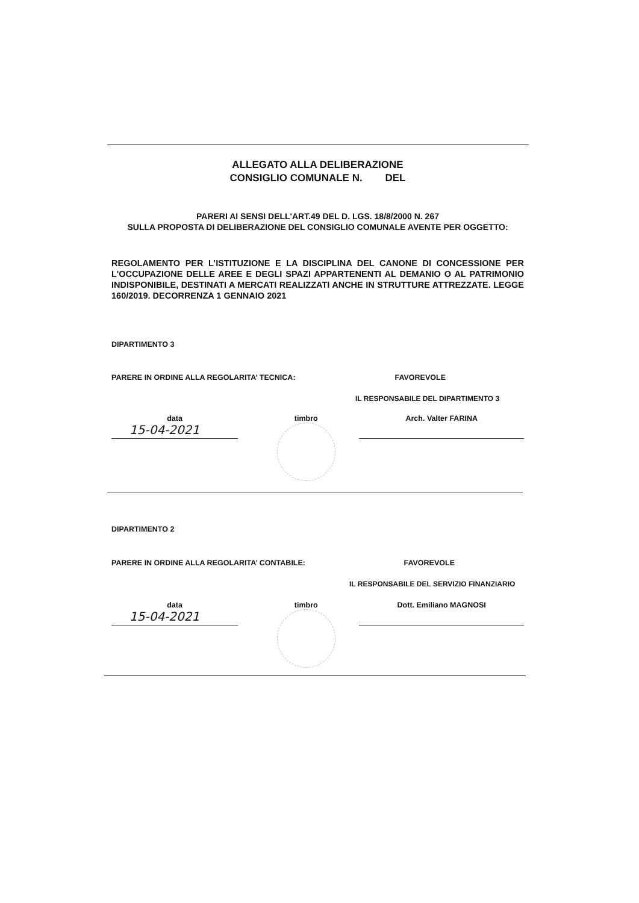ALLEGATO ALLA DELIBERAZIONE
CONSIGLIO COMUNALE N. DEL
PARERI AI SENSI DELL'ART.49 DEL D. LGS. 18/8/2000 N. 267
SULLA PROPOSTA DI DELIBERAZIONE DEL CONSIGLIO COMUNALE AVENTE PER OGGETTO:
REGOLAMENTO PER L’ISTITUZIONE E LA DISCIPLINA DEL CANONE DI CONCESSIONE PER L'OCCUPAZIONE DELLE AREE E DEGLI SPAZI APPARTENENTI AL DEMANIO O AL PATRIMONIO INDISPONIBILE, DESTINATI A MERCATI REALIZZATI ANCHE IN STRUTTURE ATTREZZATE. LEGGE 160/2019. DECORRENZA 1 GENNAIO 2021
DIPARTIMENTO 3
PARERE IN ORDINE ALLA REGOLARITA’ TECNICA: FAVOREVOLE
IL RESPONSABILE DEL DIPARTIMENTO 3
data
15-04-2021
timbro Arch. Valter FARINA
DIPARTIMENTO 2
PARERE IN ORDINE ALLA REGOLARITA’ CONTABILE: FAVOREVOLE
IL RESPONSABILE DEL SERVIZIO FINANZIARIO
data
15-04-2021
timbro Dott. Emiliano MAGNOSI